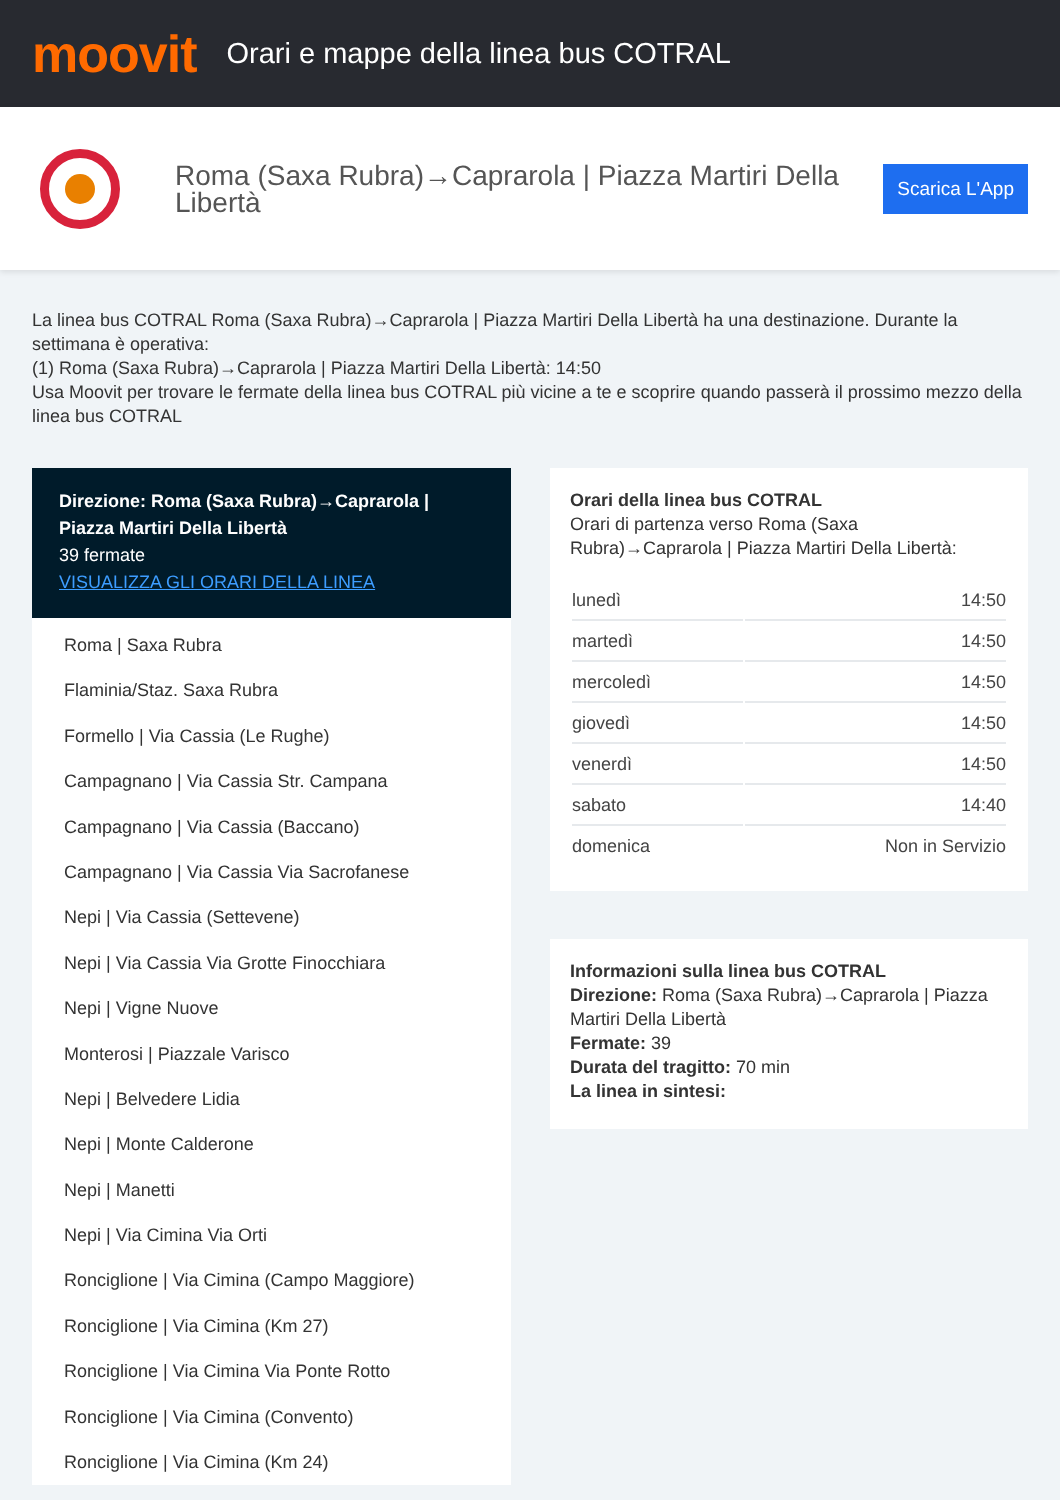moovit
Orari e mappe della linea bus COTRAL
Roma (Saxa Rubra)→Caprarola | Piazza Martiri Della Libertà
Scarica L'App
La linea bus COTRAL Roma (Saxa Rubra)→Caprarola | Piazza Martiri Della Libertà ha una destinazione. Durante la settimana è operativa:
(1) Roma (Saxa Rubra)→Caprarola | Piazza Martiri Della Libertà: 14:50
Usa Moovit per trovare le fermate della linea bus COTRAL più vicine a te e scoprire quando passerà il prossimo mezzo della linea bus COTRAL
Direzione: Roma (Saxa Rubra)→Caprarola | Piazza Martiri Della Libertà
39 fermate
VISUALIZZA GLI ORARI DELLA LINEA
Roma | Saxa Rubra
Flaminia/Staz. Saxa Rubra
Formello | Via Cassia (Le Rughe)
Campagnano | Via Cassia Str. Campana
Campagnano | Via Cassia (Baccano)
Campagnano | Via Cassia Via Sacrofanese
Nepi | Via Cassia (Settevene)
Nepi | Via Cassia Via Grotte Finocchiara
Nepi | Vigne Nuove
Monterosi | Piazzale Varisco
Nepi | Belvedere Lidia
Nepi | Monte Calderone
Nepi | Manetti
Nepi | Via Cimina Via Orti
Ronciglione | Via Cimina (Campo Maggiore)
Ronciglione | Via Cimina (Km 27)
Ronciglione | Via Cimina Via Ponte Rotto
Ronciglione | Via Cimina (Convento)
Ronciglione | Via Cimina (Km 24)
Orari della linea bus COTRAL
Orari di partenza verso Roma (Saxa Rubra)→Caprarola | Piazza Martiri Della Libertà:
| lunedì | 14:50 |
| martedì | 14:50 |
| mercoledì | 14:50 |
| giovedì | 14:50 |
| venerdì | 14:50 |
| sabato | 14:40 |
| domenica | Non in Servizio |
Informazioni sulla linea bus COTRAL
Direzione: Roma (Saxa Rubra)→Caprarola | Piazza Martiri Della Libertà
Fermate: 39
Durata del tragitto: 70 min
La linea in sintesi: